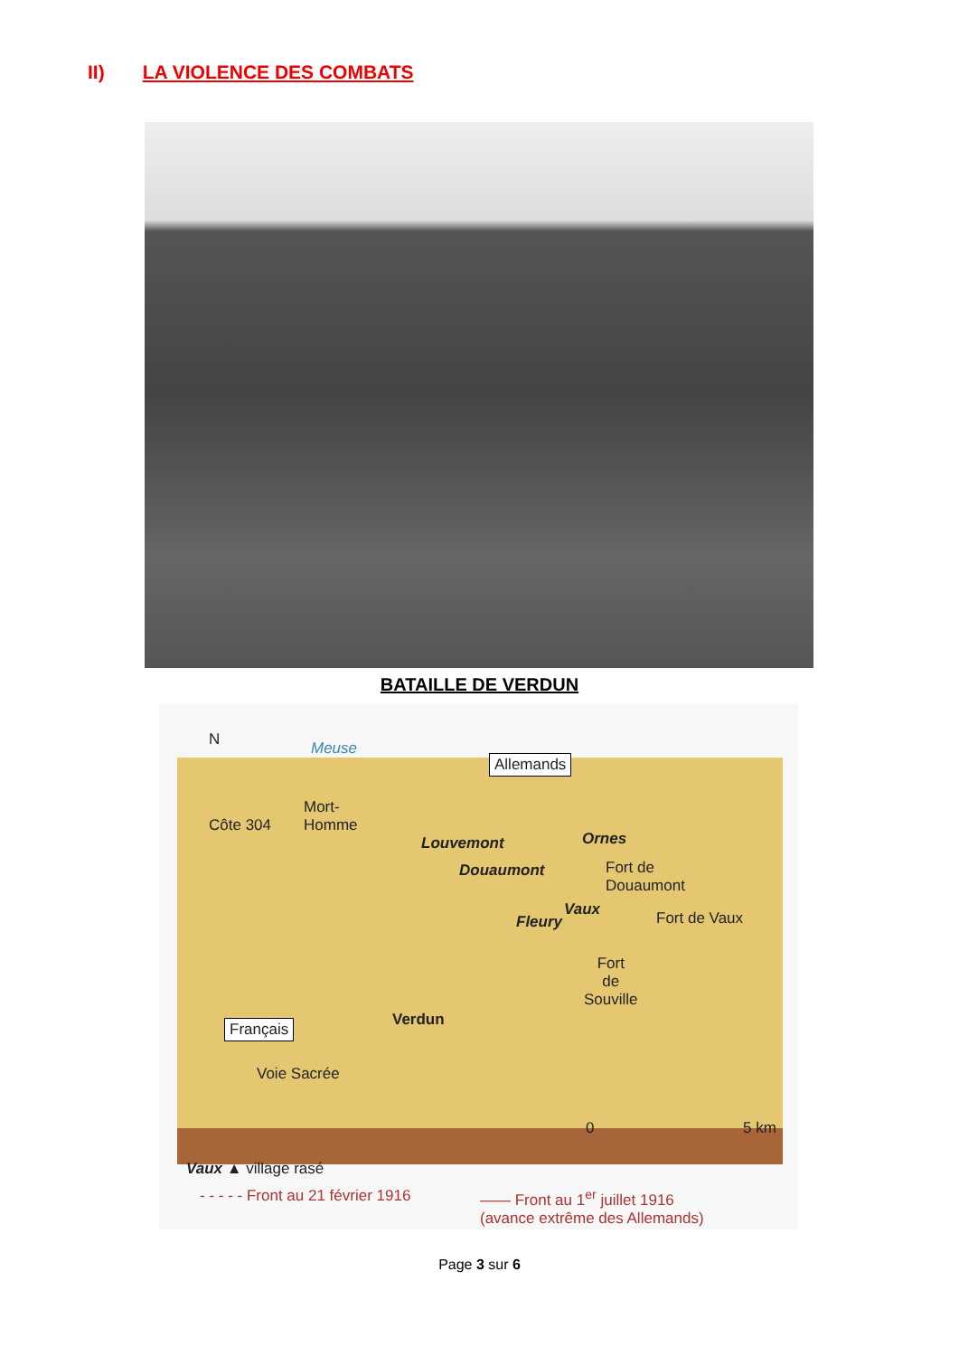II) LA VIOLENCE DES COMBATS
BATAILLE DE VERDUN
N Meuse
Allemands
Mort-
Homme
Côte 304
Louvemont Ornes
Douaumont
Fort de
Douaumont
Vaux
Fleury Fort de Vaux
Fort
de
Souville
Verdun
Français
Voie Sacrée
0 5 km
Vaux ▲ village rasé
- - - - - Front au 21 février 1916
—— Front au 1<sup>er</sup> juillet 1916
(avance extrême des Allemands)
Page 3 sur 6